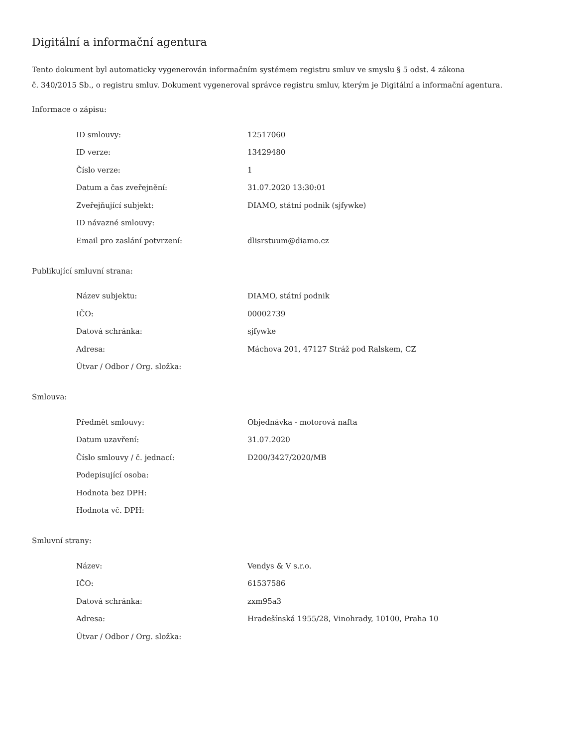Digitální a informační agentura
Tento dokument byl automaticky vygenerován informačním systémem registru smluv ve smyslu § 5 odst. 4 zákona
č. 340/2015 Sb., o registru smluv. Dokument vygeneroval správce registru smluv, kterým je Digitální a informační agentura.
Informace o zápisu:
| ID smlouvy: | 12517060 |
| ID verze: | 13429480 |
| Číslo verze: | 1 |
| Datum a čas zveřejnění: | 31.07.2020 13:30:01 |
| Zveřejňující subjekt: | DIAMO, státní podnik (sjfywke) |
| ID návazné smlouvy: | |
| Email pro zaslání potvrzení: | dlisrstuum@diamo.cz |
Publikující smluvní strana:
| Název subjektu: | DIAMO, státní podnik |
| IČO: | 00002739 |
| Datová schránka: | sjfywke |
| Adresa: | Máchova 201, 47127 Stráž pod Ralskem, CZ |
| Útvar / Odbor / Org. složka: | |
Smlouva:
| Předmět smlouvy: | Objednávka - motorová nafta |
| Datum uzavření: | 31.07.2020 |
| Číslo smlouvy / č. jednací: | D200/3427/2020/MB |
| Podepisující osoba: | |
| Hodnota bez DPH: | |
| Hodnota vč. DPH: | |
Smluvní strany:
| Název: | Vendys & V s.r.o. |
| IČO: | 61537586 |
| Datová schránka: | zxm95a3 |
| Adresa: | Hradešínská 1955/28, Vinohrady, 10100, Praha 10 |
| Útvar / Odbor / Org. složka: | |